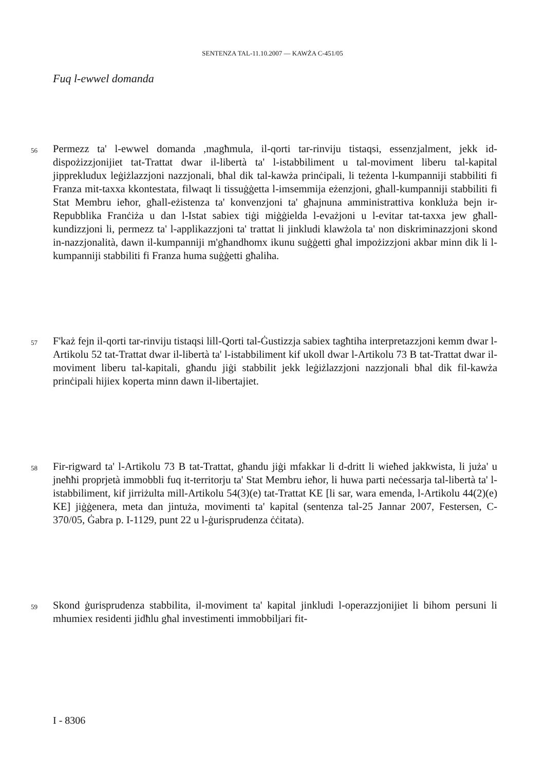SENTENZA TAL-11.10.2007 — KAWŻA C-451/05
Fuq l-ewwel domanda
56
Permezz ta' l-ewwel domanda ,magħmula, il-qorti tar-rinviju tistaqsi, essenzjalment, jekk id-dispożizzjonijiet tat-Trattat dwar il-libertà ta' l-istabbiliment u tal-moviment liberu tal-kapital jipprekludux leġiżlazzjoni nazzjonali, bħal dik tal-kawża prinċipali, li teżenta l-kumpanniji stabbiliti fi Franza mit-taxxa kkontestata, filwaqt li tissuġġetta l-imsemmija eżenzjoni, għall-kumpanniji stabbiliti fi Stat Membru ieħor, għall-eżistenza ta' konvenzjoni ta' għajnuna amministrattiva konkluża bejn ir-Repubblika Franċiża u dan l-Istat sabiex tiġi miġġielda l-evażjoni u l-evitar tat-taxxa jew għall-kundizzjoni li, permezz ta' l-applikazzjoni ta' trattat li jinkludi klawżola ta' non diskriminazzjoni skond in-nazzjonalità, dawn il-kumpanniji m'għandhomx ikunu suġġetti għal impożizzjoni akbar minn dik li l-kumpanniji stabbiliti fi Franza huma suġġetti għaliha.
57
F'każ fejn il-qorti tar-rinviju tistaqsi lill-Qorti tal-Ġustizzja sabiex tagħtiha interpretazzjoni kemm dwar l-Artikolu 52 tat-Trattat dwar il-libertà ta' l-istabbiliment kif ukoll dwar l-Artikolu 73 B tat-Trattat dwar il-moviment liberu tal-kapitali, għandu jiġi stabbilit jekk leġiżlazzjoni nazzjonali bħal dik fil-kawża prinċipali hijiex koperta minn dawn il-libertajiet.
58
Fir-rigward ta' l-Artikolu 73 B tat-Trattat, għandu jiġi mfakkar li d-dritt li wieħed jakkwista, li juża' u jneħħi proprjetà immobbli fuq it-territorju ta' Stat Membru ieħor, li huwa parti neċessarja tal-libertà ta' l-istabbiliment, kif jirriżulta mill-Artikolu 54(3)(e) tat-Trattat KE [li sar, wara emenda, l-Artikolu 44(2)(e) KE] jiġġenera, meta dan jintuża, movimenti ta' kapital (sentenza tal-25 Jannar 2007, Festersen, C-370/05, Ġabra p. I-1129, punt 22 u l-ġurisprudenza ċċitata).
59
Skond ġurisprudenza stabbilita, il-moviment ta' kapital jinkludi l-operazzjonijiet li bihom persuni li mhumiex residenti jidħlu għal investimenti immobbiljari fit-
I - 8306